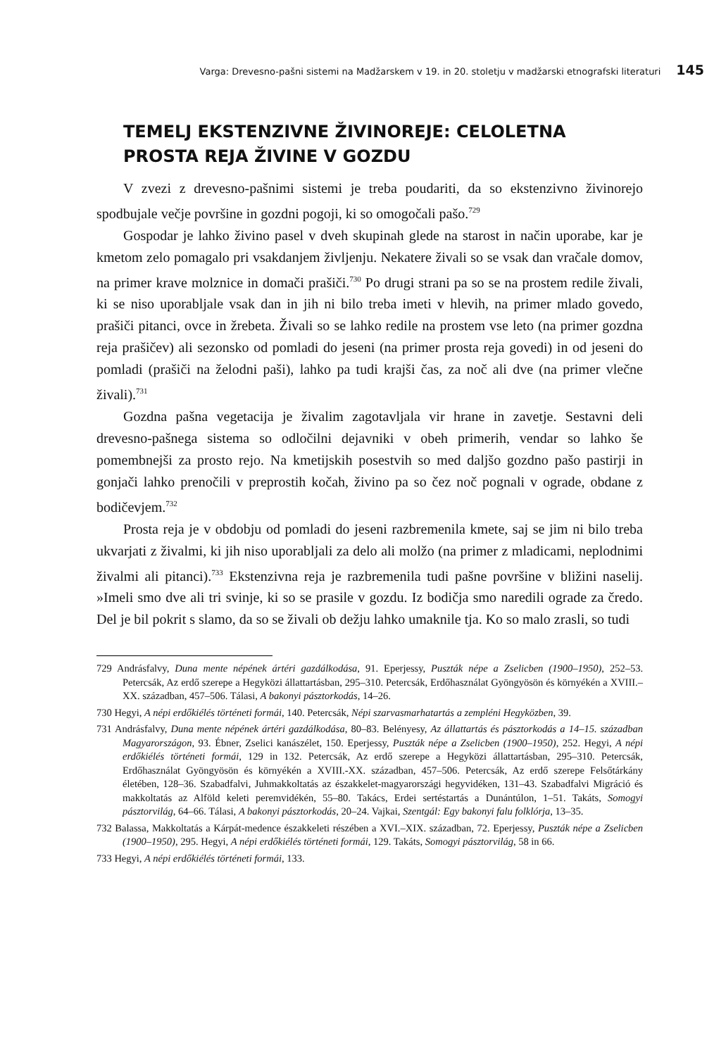Varga: Drevesno-pašni sistemi na Madžarskem v 19. in 20. stoletju v madžarski etnografski literaturi 145
TEMELJ EKSTENZIVNE ŽIVINOREJE: CELOLETNA PROSTA REJA ŽIVINE V GOZDU
V zvezi z drevesno-pašnimi sistemi je treba poudariti, da so ekstenzivno živinorejo spodbujale večje površine in gozdni pogoji, ki so omogočali pašo.<sup>729</sup>
Gospodar je lahko živino pasel v dveh skupinah glede na starost in način uporabe, kar je kmetom zelo pomagalo pri vsakdanjem življenju. Nekatere živali so se vsak dan vračale domov, na primer krave molznice in domači prašiči.<sup>730</sup> Po drugi strani pa so se na prostem redile živali, ki se niso uporabljale vsak dan in jih ni bilo treba imeti v hlevih, na primer mlado govedo, prašiči pitanci, ovce in žrebeta. Živali so se lahko redile na prostem vse leto (na primer gozdna reja prašičev) ali sezonsko od pomladi do jeseni (na primer prosta reja govedi) in od jeseni do pomladi (prašiči na želodni paši), lahko pa tudi krajši čas, za noč ali dve (na primer vlečne živali).<sup>731</sup>
Gozdna pašna vegetacija je živalim zagotavljala vir hrane in zavetje. Sestavni deli drevesno-pašnega sistema so odločilni dejavniki v obeh primerih, vendar so lahko še pomembnejši za prosto rejo. Na kmetijskih posestvih so med daljšo gozdno pašo pastirji in gonjači lahko prenočili v preprostih kočah, živino pa so čez noč pognali v ograde, obdane z bodičevjem.<sup>732</sup>
Prosta reja je v obdobju od pomladi do jeseni razbremenila kmete, saj se jim ni bilo treba ukvarjati z živalmi, ki jih niso uporabljali za delo ali molžo (na primer z mladicami, neplodnimi živalmi ali pitanci).<sup>733</sup> Ekstenzivna reja je razbremenila tudi pašne površine v bližini naselij. »Imeli smo dve ali tri svinje, ki so se prasile v gozdu. Iz bodičja smo naredili ograde za čredo. Del je bil pokrit s slamo, da so se živali ob dežju lahko umaknile tja. Ko so malo zrasli, so tudi
729 Andrásfalvy, Duna mente népének ártéri gazdálkodása, 91. Eperjessy, Puszták népe a Zselicben (1900–1950), 252–53. Petercsák, Az erdő szerepe a Hegyközi állattartásban, 295–310. Petercsák, Erdőhasználat Gyöngyösön és környékén a XVIII.–XX. században, 457–506. Tálasi, A bakonyi pásztorkodás, 14–26.
730 Hegyi, A népi erdőkiélés történeti formái, 140. Petercsák, Népi szarvasmarhatartás a zempléni Hegyközben, 39.
731 Andrásfalvy, Duna mente népének ártéri gazdálkodása, 80–83. Belényesy, Az állattartás és pásztorkodás a 14–15. században Magyarországon, 93. Ébner, Zselici kanászélet, 150. Eperjessy, Puszták népe a Zselicben (1900–1950), 252. Hegyi, A népi erdőkiélés történeti formái, 129 in 132. Petercsák, Az erdő szerepe a Hegyközi állattartásban, 295–310. Petercsák, Erdőhasználat Gyöngyösön és környékén a XVIII.-XX. században, 457–506. Petercsák, Az erdő szerepe Felsőtárkány életében, 128–36. Szabadfalvi, Juhmakkoltatás az északkelet-magyarországi hegyvidéken, 131–43. Szabadfalvi Migráció és makkoltatás az Alföld keleti peremvidékén, 55–80. Takács, Erdei sertéstartás a Dunántúlon, 1–51. Takáts, Somogyi pásztorvilág, 64–66. Tálasi, A bakonyi pásztorkodás, 20–24. Vajkai, Szentgál: Egy bakonyi falu folklórja, 13–35.
732 Balassa, Makkoltatás a Kárpát-medence északkeleti részében a XVI.–XIX. században, 72. Eperjessy, Puszták népe a Zselicben (1900–1950), 295. Hegyi, A népi erdőkiélés történeti formái, 129. Takáts, Somogyi pásztorvilág, 58 in 66.
733 Hegyi, A népi erdőkiélés történeti formái, 133.